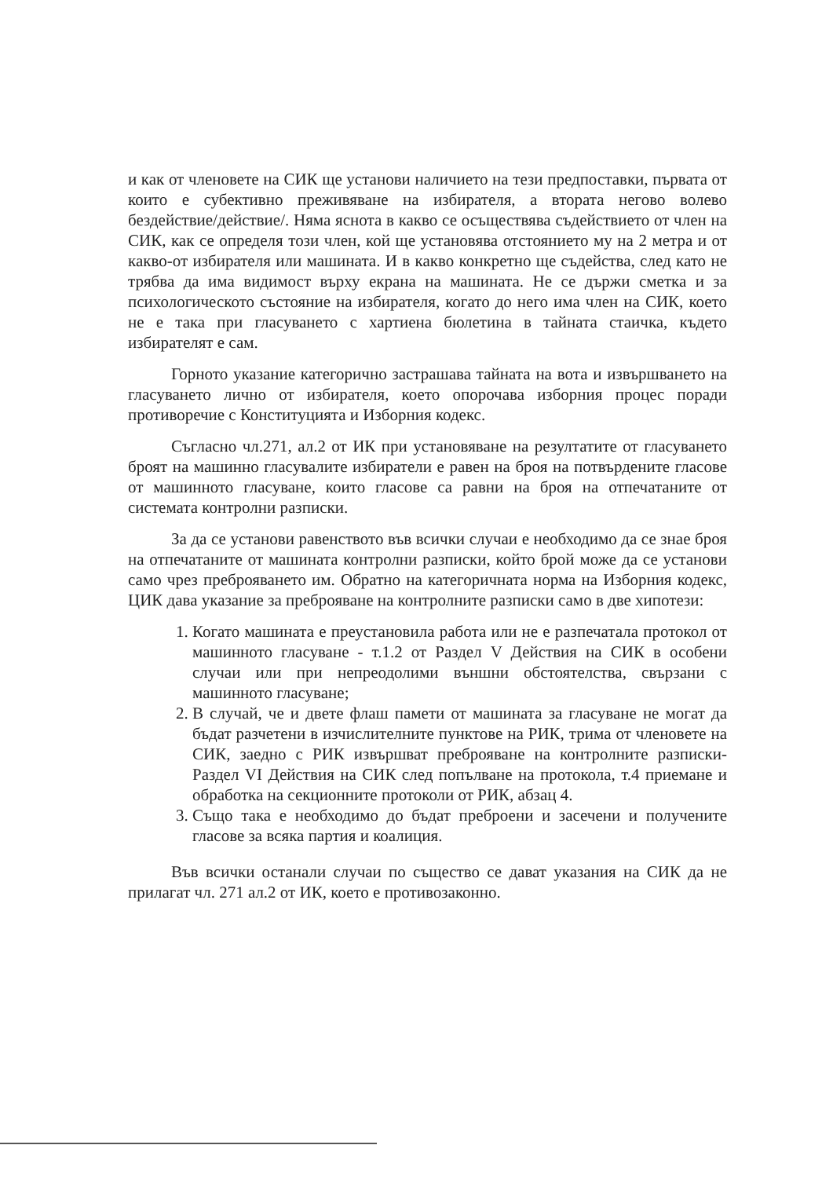и как от членовете на СИК ще установи наличието на тези предпоставки, първата от които е субективно преживяване на избирателя, а втората негово волево бездействие/действие/. Няма яснота в какво се осъществява съдействието от член на СИК, как се определя този член, кой ще установява отстоянието му на 2 метра и от какво-от избирателя или машината. И в какво конкретно ще съдейства, след като не трябва да има видимост върху екрана на машината. Не се държи сметка и за психологическото състояние на избирателя, когато до него има член на СИК, което не е така при гласуването с хартиена бюлетина в тайната стаичка, където избирателят е сам.
Горното указание категорично застрашава тайната на вота и извършването на гласуването лично от избирателя, което опорочава изборния процес поради противоречие с Конституцията и Изборния кодекс.
Съгласно чл.271, ал.2 от ИК при установяване на резултатите от гласуването броят на машинно гласувалите избиратели е равен на броя на потвърдените гласове от машинното гласуване, които гласове са равни на броя на отпечатаните от системата контролни разписки.
За да се установи равенството във всички случаи е необходимо да се знае броя на отпечатаните от машината контролни разписки, който брой може да се установи само чрез преброяването им. Обратно на категоричната норма на Изборния кодекс, ЦИК дава указание за преброяване на контролните разписки само в две хипотези:
1. Когато машината е преустановила работа или не е разпечатала протокол от машинното гласуване - т.1.2 от Раздел V Действия на СИК в особени случаи или при непреодолими външни обстоятелства, свързани с машинното гласуване;
2. В случай, че и двете флаш памети от машината за гласуване не могат да бъдат разчетени в изчислителните пунктове на РИК, трима от членовете на СИК, заедно с РИК извършват преброяване на контролните разписки-Раздел VI Действия на СИК след попълване на протокола, т.4 приемане и обработка на секционните протоколи от РИК, абзац 4.
3. Също така е необходимо до бъдат преброени и засечени и получените гласове за всяка партия и коалиция.
Във всички останали случаи по същество се дават указания на СИК да не прилагат чл. 271 ал.2 от ИК, което е противозаконно.